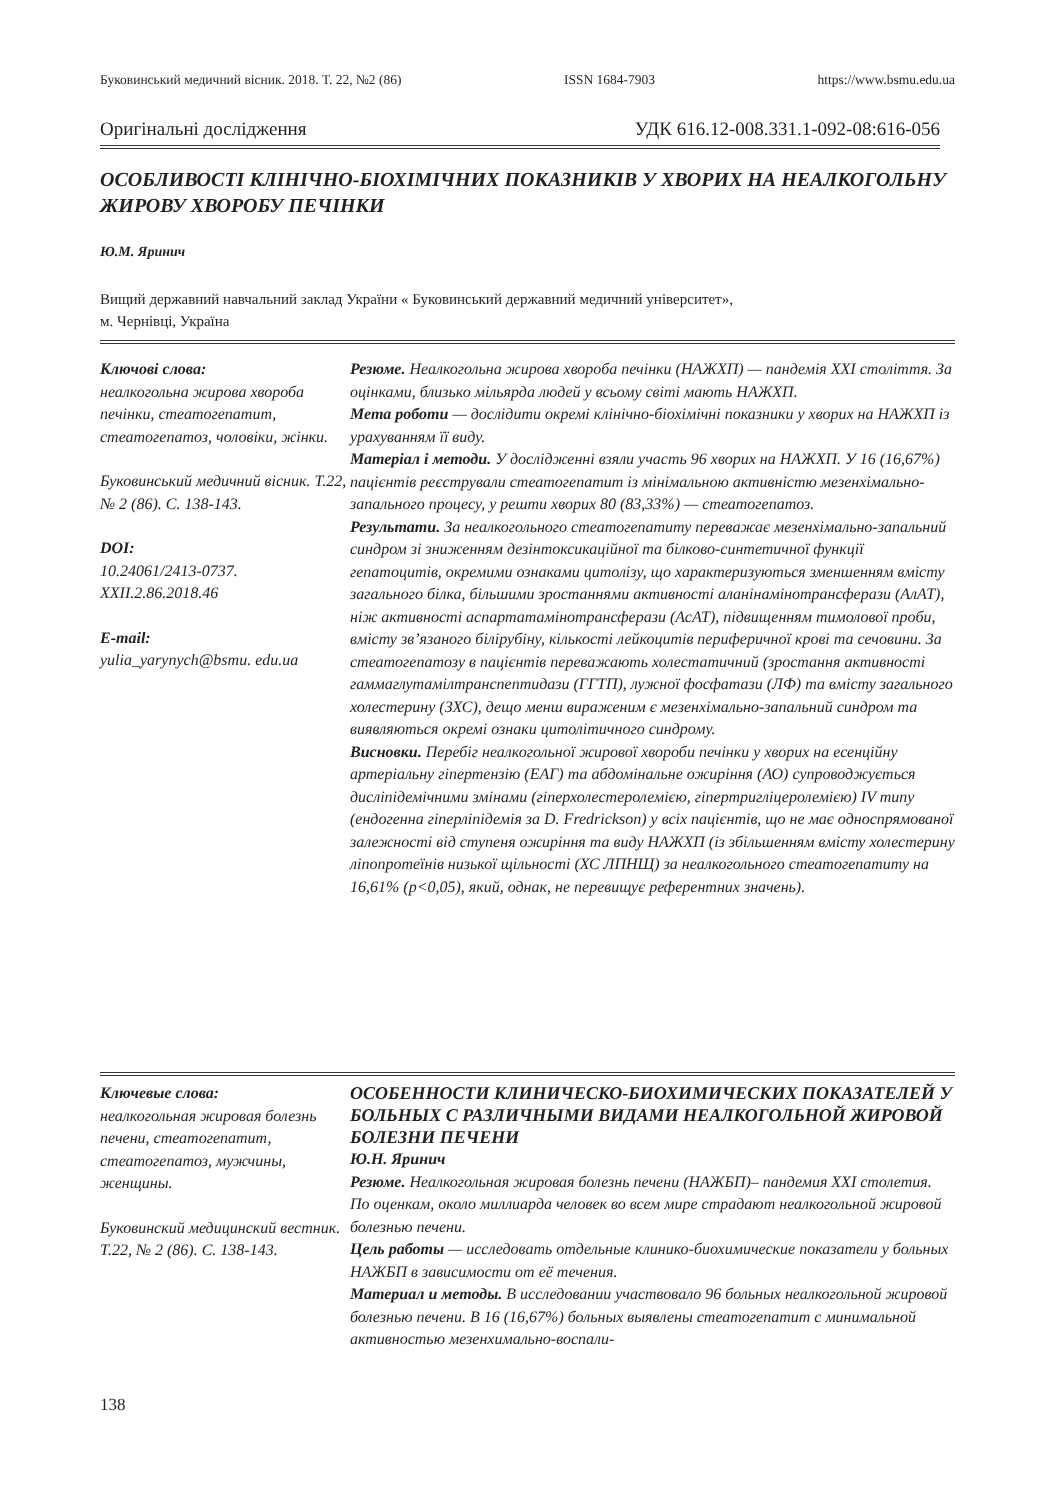Буковинський медичний вісник. 2018. Т. 22, №2 (86) ISSN 1684-7903 https://www.bsmu.edu.ua
Оригінальні дослідження УДК 616.12-008.331.1-092-08:616-056
ОСОБЛИВОСТІ КЛІНІЧНО-БІОХІМІЧНИХ ПОКАЗНИКІВ У ХВОРИХ НА НЕАЛКОГОЛЬНУ ЖИРОВУ ХВОРОБУ ПЕЧІНКИ
Ю.М. Яринич
Вищий державний навчальний заклад України « Буковинський державний медичний університет»,
м. Чернівці, Україна
Ключові слова:
неалкогольна жирова хвороба печінки, стеатогепатит, стеатогепатоз, чоловіки, жінки.
Буковинський медичний вісник. Т.22, № 2 (86). С. 138-143.
DOI:
10.24061/2413-0737. XXII.2.86.2018.46
E-mail:
yulia_yarynych@bsmu. edu.ua
Резюме. Неалкогольна жирова хвороба печінки (НАЖХП) — пандемія XXI століття. За оцінками, близько мільярда людей у всьому світі мають НАЖХП.
Мета роботи — дослідити окремі клінічно-біохімічні показники у хворих на НАЖХП із урахуванням її виду.
Матеріал і методи. У дослідженні взяли участь 96 хворих на НАЖХП. У 16 (16,67%) пацієнтів реєстрували стеатогепатит із мінімальною активністю мезенхімально-запального процесу, у решти хворих 80 (83,33%) — стеатогепатоз.
Результати. За неалкогольного стеатогепатиту переважає мезенхімально-запальний синдром зі зниженням дезінтоксикаційної та білково-синтетичної функції гепатоцитів, окремими ознаками цитолізу, що характеризуються зменшенням вмісту загального білка, більшими зростаннями активності аланінамінотрансферази (АлАТ), ніж активності аспартатамінотрансферази (АсАТ), підвищенням тимолової проби, вмісту зв’язаного білірубіну, кількості лейкоцитів периферичної крові та сечовини. За стеатогепатозу в пацієнтів переважають холестатичний (зростання активності гаммаглутамілтранспептидази (ГГТП), лужної фосфатази (ЛФ) та вмісту загального холестерину (ЗХС), дещо менш вираженим є мезенхімально-запальний синдром та виявляються окремі ознаки цитолітичного синдрому.
Висновки. Перебіг неалкогольної жирової хвороби печінки у хворих на есенційну артеріальну гіпертензію (ЕАГ) та абдомінальне ожиріння (АО) супроводжується дисліпідемічними змінами (гіперхолестеролемією, гіпертригліцеролемією) IV типу (ендогенна гіперліпідемія за D. Fredrickson) у всіх пацієнтів, що не має односпрямованої залежності від ступеня ожиріння та виду НАЖХП (із збільшенням вмісту холестерину ліпопротеїнів низької щільності (ХС ЛПНЩ) за неалкогольного стеатогепатиту на 16,61% (p<0,05), який, однак, не перевищує референтних значень).
Ключевые слова:
неалкогольная жировая болезнь печени, стеатогепатит, стеатогепатоз, мужчины, женщины.
Буковинский медицинский вестник. Т.22, № 2 (86). С. 138-143.
ОСОБЕННОСТИ КЛИНИЧЕСКО-БИОХИМИЧЕСКИХ ПОКАЗАТЕЛЕЙ У БОЛЬНЫХ С РАЗЛИЧНЫМИ ВИДАМИ НЕАЛКОГОЛЬНОЙ ЖИРОВОЙ БОЛЕЗНИ ПЕЧЕНИ
Ю.Н. Яринич
Резюме. Неалкогольная жировая болезнь печени (НАЖБП)– пандемия XXI столетия. По оценкам, около миллиарда человек во всем мире страдают неалкогольной жировой болезнью печени.
Цель работы — исследовать отдельные клинико-биохимические показатели у больных НАЖБП в зависимости от её течения.
Материал и методы. В исследовании участвовало 96 больных неалкогольной жировой болезнью печени. В 16 (16,67%) больных выявлены стеатогепатит с минимальной активностью мезенхимально-воспали-
138